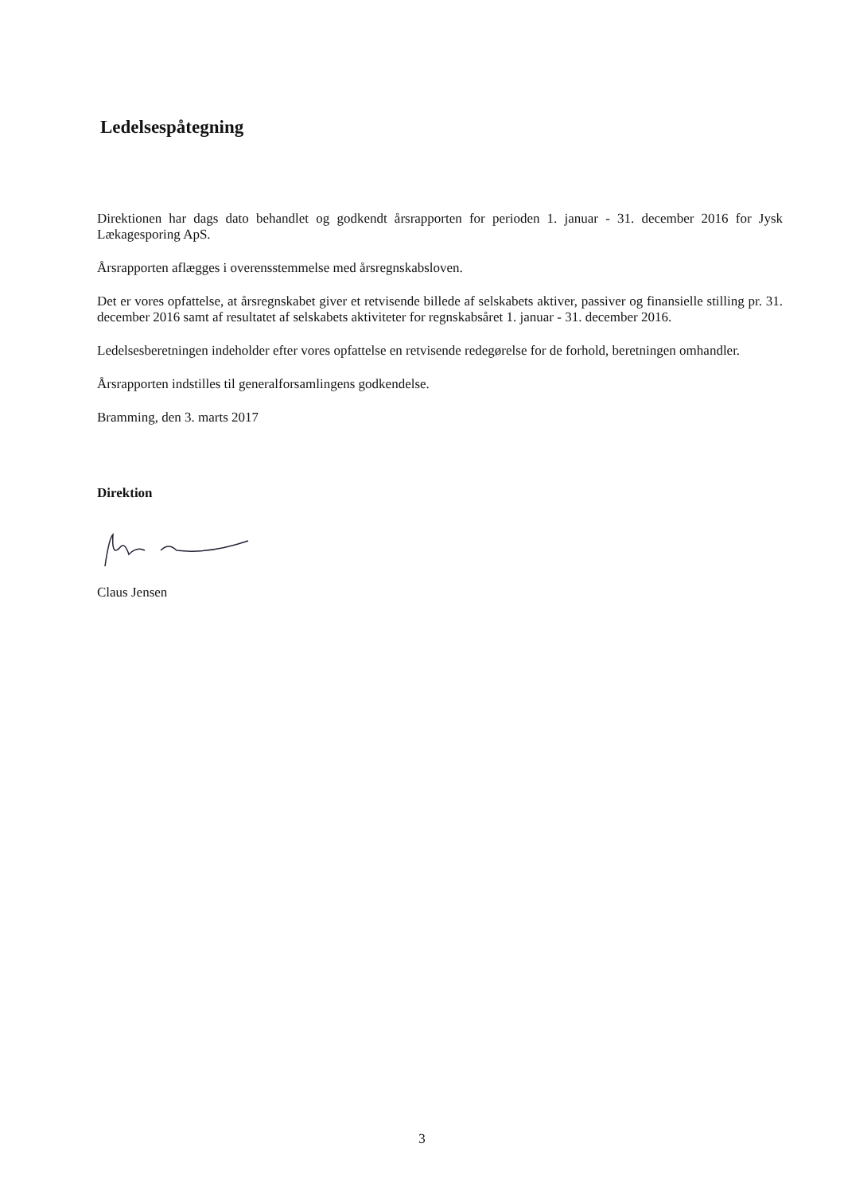Ledelsespåtegning
Direktionen har dags dato behandlet og godkendt årsrapporten for perioden 1. januar - 31. december 2016 for Jysk Lækagesporing ApS.
Årsrapporten aflægges i overensstemmelse med årsregnskabsloven.
Det er vores opfattelse, at årsregnskabet giver et retvisende billede af selskabets aktiver, passiver og finansielle stilling pr. 31. december 2016 samt af resultatet af selskabets aktiviteter for regnskabsåret 1. januar - 31. december 2016.
Ledelsesberetningen indeholder efter vores opfattelse en retvisende redegørelse for de forhold, beretningen omhandler.
Årsrapporten indstilles til generalforsamlingens godkendelse.
Bramming, den 3. marts 2017
Direktion
Claus Jensen
3